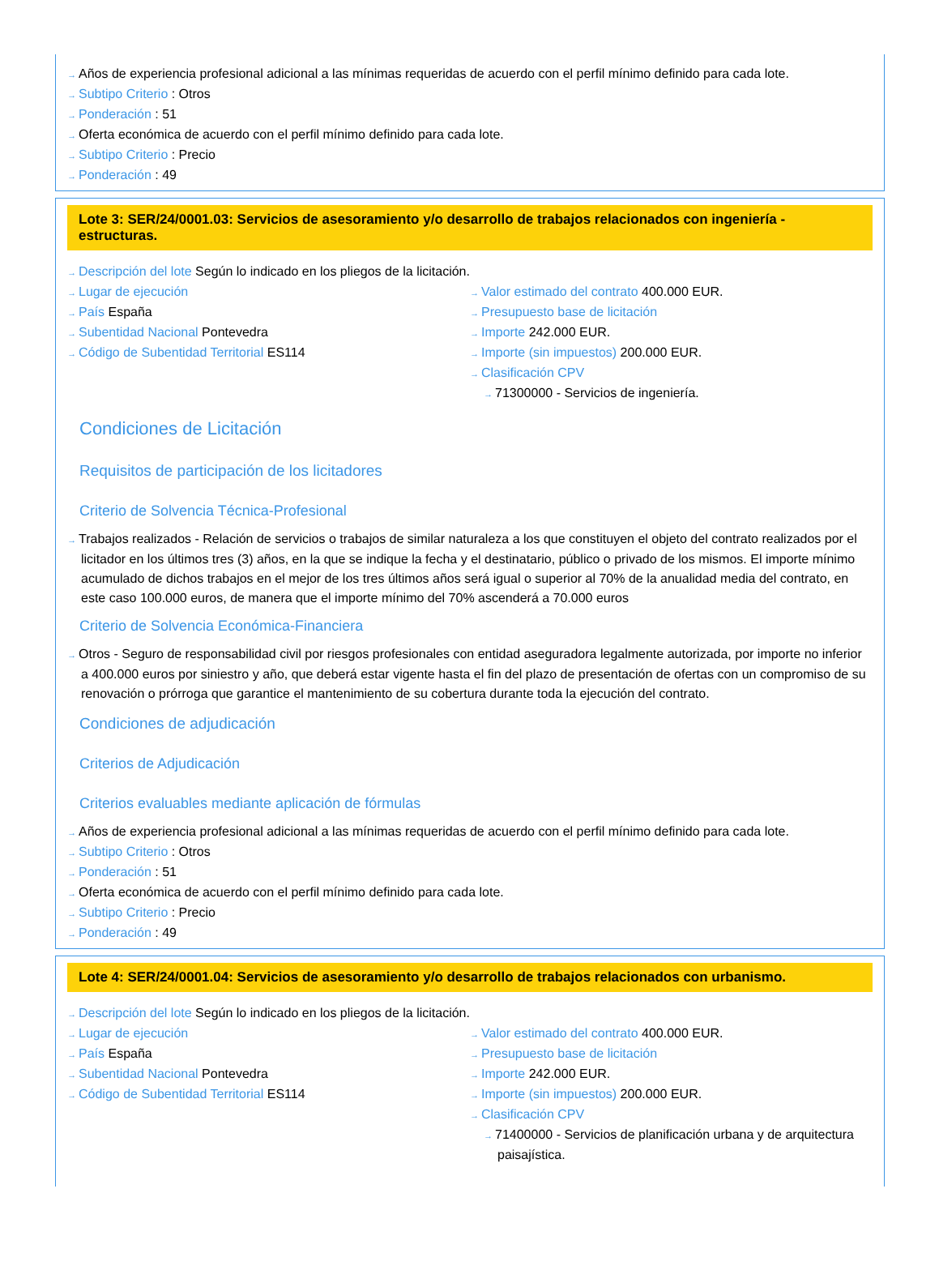→ Años de experiencia profesional adicional a las mínimas requeridas de acuerdo con el perfil mínimo definido para cada lote.
→ Subtipo Criterio : Otros
→ Ponderación : 51
→ Oferta económica de acuerdo con el perfil mínimo definido para cada lote.
→ Subtipo Criterio : Precio
→ Ponderación : 49
Lote 3: SER/24/0001.03: Servicios de asesoramiento y/o desarrollo de trabajos relacionados con ingeniería - estructuras.
→ Descripción del lote Según lo indicado en los pliegos de la licitación.
→ Lugar de ejecución
→ País España
→ Subentidad Nacional Pontevedra
→ Código de Subentidad Territorial ES114
→ Valor estimado del contrato 400.000 EUR.
→ Presupuesto base de licitación
→ Importe 242.000 EUR.
→ Importe (sin impuestos) 200.000 EUR.
→ Clasificación CPV
→ 71300000 - Servicios de ingeniería.
Condiciones de Licitación
Requisitos de participación de los licitadores
Criterio de Solvencia Técnica-Profesional
→ Trabajos realizados - Relación de servicios o trabajos de similar naturaleza a los que constituyen el objeto del contrato realizados por el licitador en los últimos tres (3) años, en la que se indique la fecha y el destinatario, público o privado de los mismos. El importe mínimo acumulado de dichos trabajos en el mejor de los tres últimos años será igual o superior al 70% de la anualidad media del contrato, en este caso 100.000 euros, de manera que el importe mínimo del 70% ascenderá a 70.000 euros
Criterio de Solvencia Económica-Financiera
→ Otros - Seguro de responsabilidad civil por riesgos profesionales con entidad aseguradora legalmente autorizada, por importe no inferior a 400.000 euros por siniestro y año, que deberá estar vigente hasta el fin del plazo de presentación de ofertas con un compromiso de su renovación o prórroga que garantice el mantenimiento de su cobertura durante toda la ejecución del contrato.
Condiciones de adjudicación
Criterios de Adjudicación
Criterios evaluables mediante aplicación de fórmulas
→ Años de experiencia profesional adicional a las mínimas requeridas de acuerdo con el perfil mínimo definido para cada lote.
→ Subtipo Criterio : Otros
→ Ponderación : 51
→ Oferta económica de acuerdo con el perfil mínimo definido para cada lote.
→ Subtipo Criterio : Precio
→ Ponderación : 49
Lote 4: SER/24/0001.04: Servicios de asesoramiento y/o desarrollo de trabajos relacionados con urbanismo.
→ Descripción del lote Según lo indicado en los pliegos de la licitación.
→ Lugar de ejecución
→ País España
→ Subentidad Nacional Pontevedra
→ Código de Subentidad Territorial ES114
→ Valor estimado del contrato 400.000 EUR.
→ Presupuesto base de licitación
→ Importe 242.000 EUR.
→ Importe (sin impuestos) 200.000 EUR.
→ Clasificación CPV
→ 71400000 - Servicios de planificación urbana y de arquitectura paisajística.